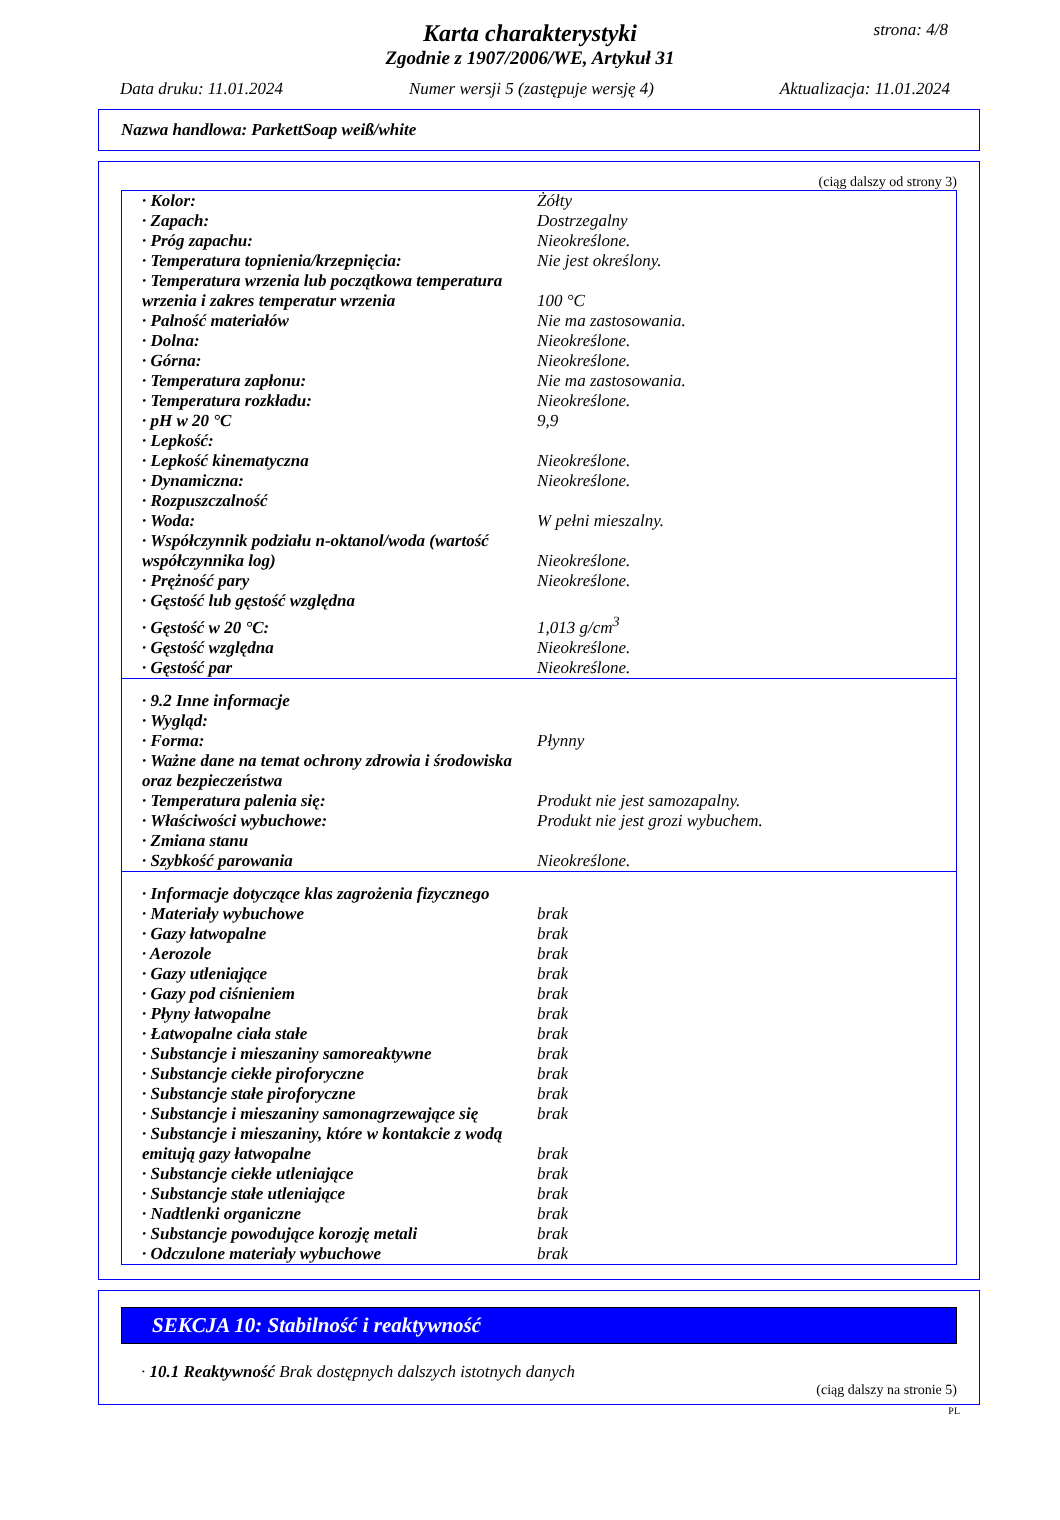strona: 4/8
Karta charakterystyki
Zgodnie z 1907/2006/WE, Artykuł 31
Data druku: 11.01.2024 Numer wersji 5 (zastępuje wersję 4) Aktualizacja: 11.01.2024
Nazwa handlowa: ParkettSoap weiß/white
(ciąg dalszy od strony 3)
| · Kolor: | Żółty |
| · Zapach: | Dostrzegalny |
| · Próg zapachu: | Nieokreślone. |
| · Temperatura topnienia/krzepnięcia: | Nie jest określony. |
| · Temperatura wrzenia lub początkowa temperatura wrzenia i zakres temperatur wrzenia | 100 °C |
| · Palność materiałów | Nie ma zastosowania. |
| · Dolna: | Nieokreślone. |
| · Górna: | Nieokreślone. |
| · Temperatura zapłonu: | Nie ma zastosowania. |
| · Temperatura rozkładu: | Nieokreślone. |
| · pH w 20 °C | 9,9 |
| · Lepkość: | |
| · Lepkość kinematyczna | Nieokreślone. |
| · Dynamiczna: | Nieokreślone. |
| · Rozpuszczalność | |
| · Woda: | W pełni mieszalny. |
| · Współczynnik podziału n-oktanol/woda (wartość współczynnika log) | Nieokreślone. |
| · Prężność pary | Nieokreślone. |
| · Gęstość lub gęstość względna | |
| · Gęstość w 20 °C: | 1,013 g/cm<sup>3</sup> |
| · Gęstość względna | Nieokreślone. |
| · Gęstość par | Nieokreślone. |
| · 9.2 Inne informacje | |
| · Wygląd: | |
| · Forma: | Płynny |
| · Ważne dane na temat ochrony zdrowia i środowiska oraz bezpieczeństwa | |
| · Temperatura palenia się: | Produkt nie jest samozapalny. |
| · Właściwości wybuchowe: | Produkt nie jest grozi wybuchem. |
| · Zmiana stanu | |
| · Szybkość parowania | Nieokreślone. |
| · Informacje dotyczące klas zagrożenia fizycznego | |
| · Materiały wybuchowe | brak |
| · Gazy łatwopalne | brak |
| · Aerozole | brak |
| · Gazy utleniające | brak |
| · Gazy pod ciśnieniem | brak |
| · Płyny łatwopalne | brak |
| · Łatwopalne ciała stałe | brak |
| · Substancje i mieszaniny samoreaktywne | brak |
| · Substancje ciekłe piroforyczne | brak |
| · Substancje stałe piroforyczne | brak |
| · Substancje i mieszaniny samonagrzewające się | brak |
| · Substancje i mieszaniny, które w kontakcie z wodą emitują gazy łatwopalne | brak |
| · Substancje ciekłe utleniające | brak |
| · Substancje stałe utleniające | brak |
| · Nadtlenki organiczne | brak |
| · Substancje powodujące korozję metali | brak |
| · Odczulone materiały wybuchowe | brak |
SEKCJA 10: Stabilność i reaktywność
· 10.1 Reaktywność Brak dostępnych dalszych istotnych danych
(ciąg dalszy na stronie 5)
PL